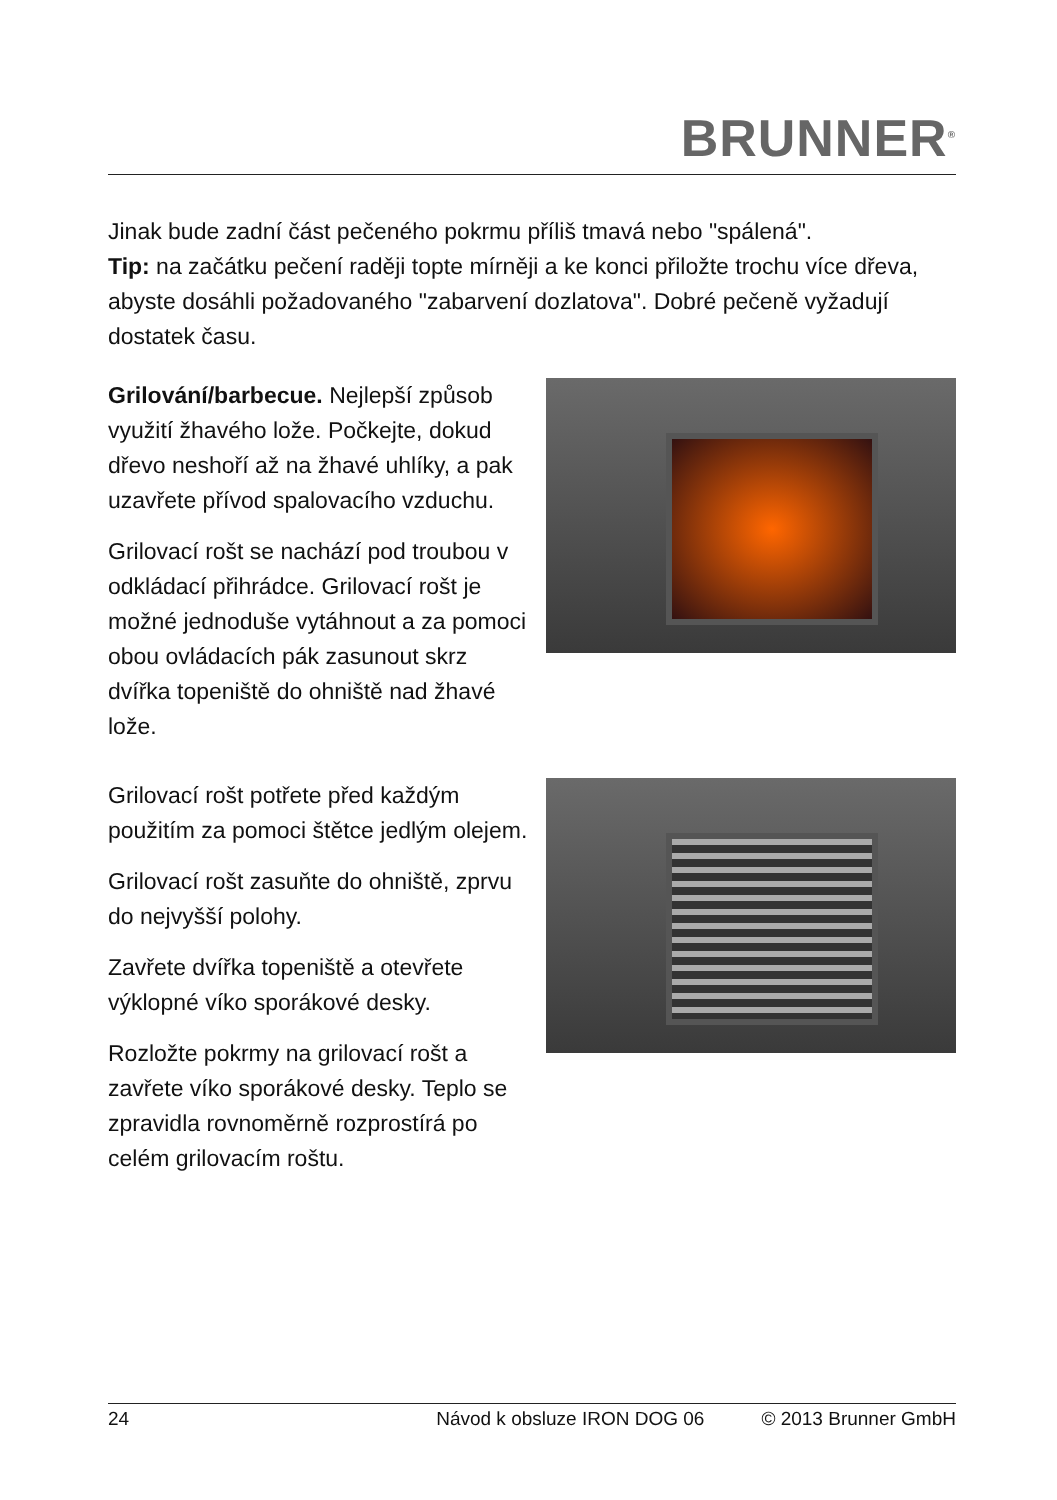BRUNNER<sup>®</sup>
Jinak bude zadní část pečeného pokrmu příliš tmavá nebo "spálená".
Tip: na začátku pečení raději topte mírněji a ke konci přiložte trochu více dřeva, abyste dosáhli požadovaného "zabarvení dozlatova". Dobré pečeně vyžadují dostatek času.
Grilování/barbecue. Nejlepší způsob využití žhavého lože. Počkejte, dokud dřevo neshoří až na žhavé uhlíky, a pak uzavřete přívod spalovacího vzduchu.
Grilovací rošt se nachází pod troubou v odkládací přihrádce. Grilovací rošt je možné jednoduše vytáhnout a za pomoci obou ovládacích pák zasunout skrz dvířka topeniště do ohniště nad žhavé lože.
Grilovací rošt potřete před každým použitím za pomoci štětce jedlým olejem.
Grilovací rošt zasuňte do ohniště, zprvu do nejvyšší polohy.
Zavřete dvířka topeniště a otevřete výklopné víko sporákové desky.
Rozložte pokrmy na grilovací rošt a zavřete víko sporákové desky. Teplo se zpravidla rovnoměrně rozprostírá po celém grilovacím roštu.
24 Návod k obsluze IRON DOG 06 © 2013 Brunner GmbH